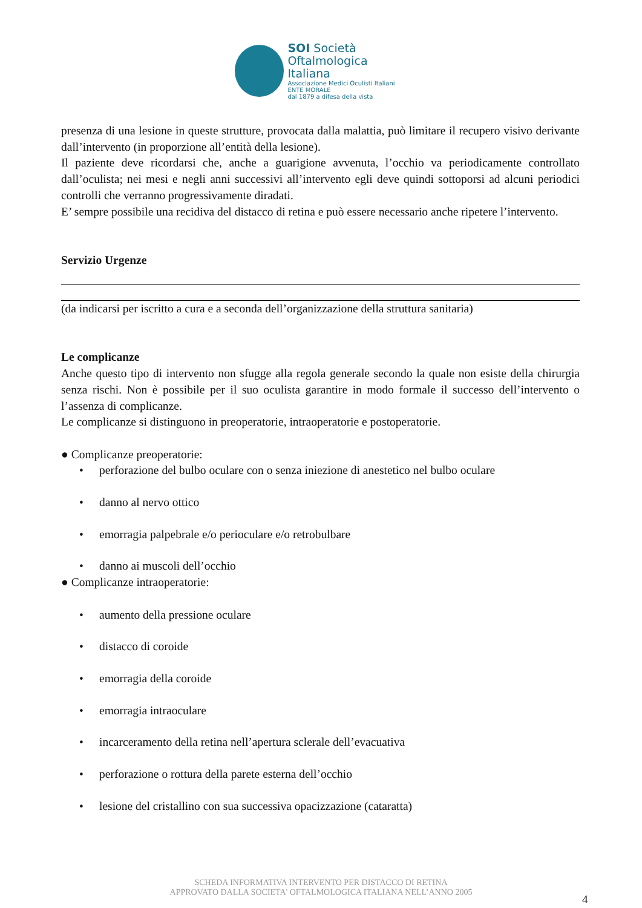SOI Società
Oftalmologica Italiana
Associazione Medici Oculisti Italiani
ENTE MORALE
dal 1879 a difesa della vista
presenza di una lesione in queste strutture, provocata dalla malattia, può limitare il recupero visivo derivante dall’intervento (in proporzione all’entità della lesione).
Il paziente deve ricordarsi che, anche a guarigione avvenuta, l’occhio va periodicamente controllato dall’oculista; nei mesi e negli anni successivi all’intervento egli deve quindi sottoporsi ad alcuni periodici controlli che verranno progressivamente diradati.
E’ sempre possibile una recidiva del distacco di retina e può essere necessario anche ripetere l’intervento.
Servizio Urgenze
(da indicarsi per iscritto a cura e a seconda dell’organizzazione della struttura sanitaria)
Le complicanze
Anche questo tipo di intervento non sfugge alla regola generale secondo la quale non esiste della chirurgia senza rischi. Non è possibile per il suo oculista garantire in modo formale il successo dell’intervento o l’assenza di complicanze.
Le complicanze si distinguono in preoperatorie, intraoperatorie e postoperatorie.
● Complicanze preoperatorie:
• perforazione del bulbo oculare con o senza iniezione di anestetico nel bulbo oculare
• danno al nervo ottico
• emorragia palpebrale e/o perioculare e/o retrobulbare
• danno ai muscoli dell’occhio
● Complicanze intraoperatorie:
• aumento della pressione oculare
• distacco di coroide
• emorragia della coroide
• emorragia intraoculare
• incarceramento della retina nell’apertura sclerale dell’evacuativa
• perforazione o rottura della parete esterna dell’occhio
• lesione del cristallino con sua successiva opacizzazione (cataratta)
SCHEDA INFORMATIVA INTERVENTO PER DISTACCO DI RETINA
APPROVATO DALLA SOCIETA' OFTALMOLOGICA ITALIANA NELL’ANNO 2005
4